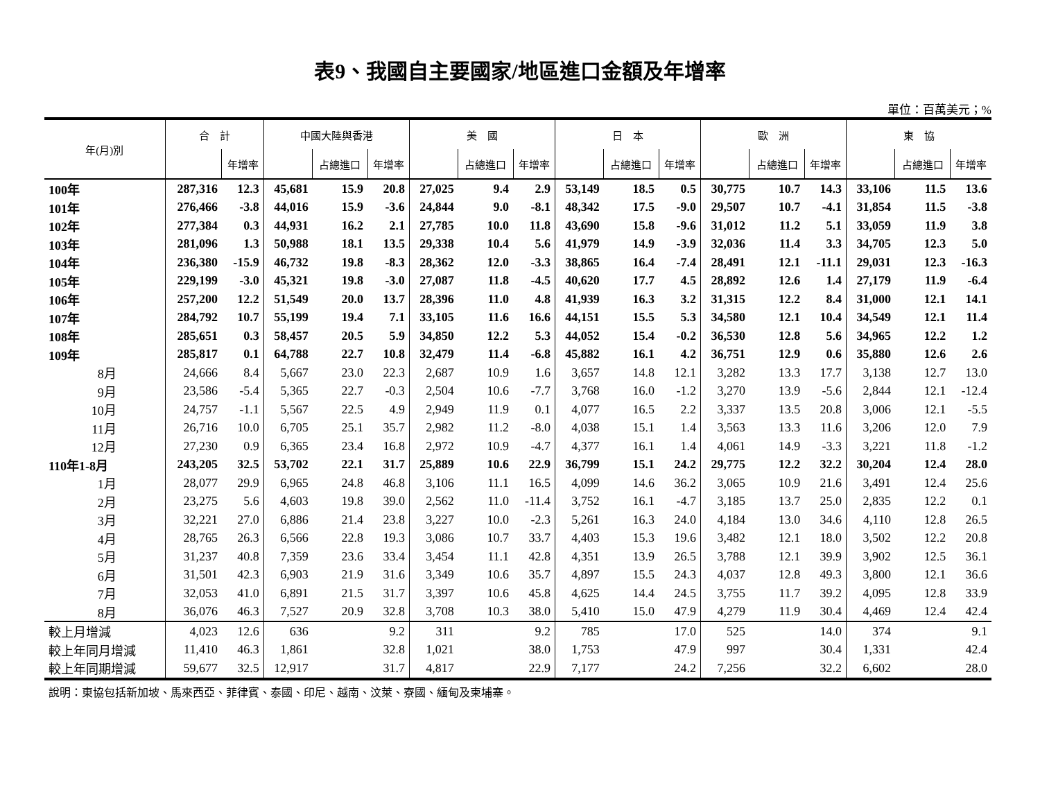表9、我國自主要國家/地區進口金額及年增率
單位：百萬美元；%
| 年(月)別 | 合 計 | | 中國大陸與香港 | | | 美 國 | | | 日 本 | | | 歐 洲 | | | 東 協 | | |
| --- | --- | --- | --- | --- | --- | --- | --- | --- | --- | --- | --- | --- | --- | --- | --- | --- | --- |
| | | 年增率 | | 占總進口 | 年增率 | | 占總進口 | 年增率 | | 占總進口 | 年增率 | | 占總進口 | 年增率 | | 占總進口 | 年增率 |
| 100年 | 287,316 | 12.3 | 45,681 | 15.9 | 20.8 | 27,025 | 9.4 | 2.9 | 53,149 | 18.5 | 0.5 | 30,775 | 10.7 | 14.3 | 33,106 | 11.5 | 13.6 |
| 101年 | 276,466 | -3.8 | 44,016 | 15.9 | -3.6 | 24,844 | 9.0 | -8.1 | 48,342 | 17.5 | -9.0 | 29,507 | 10.7 | -4.1 | 31,854 | 11.5 | -3.8 |
| 102年 | 277,384 | 0.3 | 44,931 | 16.2 | 2.1 | 27,785 | 10.0 | 11.8 | 43,690 | 15.8 | -9.6 | 31,012 | 11.2 | 5.1 | 33,059 | 11.9 | 3.8 |
| 103年 | 281,096 | 1.3 | 50,988 | 18.1 | 13.5 | 29,338 | 10.4 | 5.6 | 41,979 | 14.9 | -3.9 | 32,036 | 11.4 | 3.3 | 34,705 | 12.3 | 5.0 |
| 104年 | 236,380 | -15.9 | 46,732 | 19.8 | -8.3 | 28,362 | 12.0 | -3.3 | 38,865 | 16.4 | -7.4 | 28,491 | 12.1 | -11.1 | 29,031 | 12.3 | -16.3 |
| 105年 | 229,199 | -3.0 | 45,321 | 19.8 | -3.0 | 27,087 | 11.8 | -4.5 | 40,620 | 17.7 | 4.5 | 28,892 | 12.6 | 1.4 | 27,179 | 11.9 | -6.4 |
| 106年 | 257,200 | 12.2 | 51,549 | 20.0 | 13.7 | 28,396 | 11.0 | 4.8 | 41,939 | 16.3 | 3.2 | 31,315 | 12.2 | 8.4 | 31,000 | 12.1 | 14.1 |
| 107年 | 284,792 | 10.7 | 55,199 | 19.4 | 7.1 | 33,105 | 11.6 | 16.6 | 44,151 | 15.5 | 5.3 | 34,580 | 12.1 | 10.4 | 34,549 | 12.1 | 11.4 |
| 108年 | 285,651 | 0.3 | 58,457 | 20.5 | 5.9 | 34,850 | 12.2 | 5.3 | 44,052 | 15.4 | -0.2 | 36,530 | 12.8 | 5.6 | 34,965 | 12.2 | 1.2 |
| 109年 | 285,817 | 0.1 | 64,788 | 22.7 | 10.8 | 32,479 | 11.4 | -6.8 | 45,882 | 16.1 | 4.2 | 36,751 | 12.9 | 0.6 | 35,880 | 12.6 | 2.6 |
| 8月 | 24,666 | 8.4 | 5,667 | 23.0 | 22.3 | 2,687 | 10.9 | 1.6 | 3,657 | 14.8 | 12.1 | 3,282 | 13.3 | 17.7 | 3,138 | 12.7 | 13.0 |
| 9月 | 23,586 | -5.4 | 5,365 | 22.7 | -0.3 | 2,504 | 10.6 | -7.7 | 3,768 | 16.0 | -1.2 | 3,270 | 13.9 | -5.6 | 2,844 | 12.1 | -12.4 |
| 10月 | 24,757 | -1.1 | 5,567 | 22.5 | 4.9 | 2,949 | 11.9 | 0.1 | 4,077 | 16.5 | 2.2 | 3,337 | 13.5 | 20.8 | 3,006 | 12.1 | -5.5 |
| 11月 | 26,716 | 10.0 | 6,705 | 25.1 | 35.7 | 2,982 | 11.2 | -8.0 | 4,038 | 15.1 | 1.4 | 3,563 | 13.3 | 11.6 | 3,206 | 12.0 | 7.9 |
| 12月 | 27,230 | 0.9 | 6,365 | 23.4 | 16.8 | 2,972 | 10.9 | -4.7 | 4,377 | 16.1 | 1.4 | 4,061 | 14.9 | -3.3 | 3,221 | 11.8 | -1.2 |
| 110年1-8月 | 243,205 | 32.5 | 53,702 | 22.1 | 31.7 | 25,889 | 10.6 | 22.9 | 36,799 | 15.1 | 24.2 | 29,775 | 12.2 | 32.2 | 30,204 | 12.4 | 28.0 |
| 1月 | 28,077 | 29.9 | 6,965 | 24.8 | 46.8 | 3,106 | 11.1 | 16.5 | 4,099 | 14.6 | 36.2 | 3,065 | 10.9 | 21.6 | 3,491 | 12.4 | 25.6 |
| 2月 | 23,275 | 5.6 | 4,603 | 19.8 | 39.0 | 2,562 | 11.0 | -11.4 | 3,752 | 16.1 | -4.7 | 3,185 | 13.7 | 25.0 | 2,835 | 12.2 | 0.1 |
| 3月 | 32,221 | 27.0 | 6,886 | 21.4 | 23.8 | 3,227 | 10.0 | -2.3 | 5,261 | 16.3 | 24.0 | 4,184 | 13.0 | 34.6 | 4,110 | 12.8 | 26.5 |
| 4月 | 28,765 | 26.3 | 6,566 | 22.8 | 19.3 | 3,086 | 10.7 | 33.7 | 4,403 | 15.3 | 19.6 | 3,482 | 12.1 | 18.0 | 3,502 | 12.2 | 20.8 |
| 5月 | 31,237 | 40.8 | 7,359 | 23.6 | 33.4 | 3,454 | 11.1 | 42.8 | 4,351 | 13.9 | 26.5 | 3,788 | 12.1 | 39.9 | 3,902 | 12.5 | 36.1 |
| 6月 | 31,501 | 42.3 | 6,903 | 21.9 | 31.6 | 3,349 | 10.6 | 35.7 | 4,897 | 15.5 | 24.3 | 4,037 | 12.8 | 49.3 | 3,800 | 12.1 | 36.6 |
| 7月 | 32,053 | 41.0 | 6,891 | 21.5 | 31.7 | 3,397 | 10.6 | 45.8 | 4,625 | 14.4 | 24.5 | 3,755 | 11.7 | 39.2 | 4,095 | 12.8 | 33.9 |
| 8月 | 36,076 | 46.3 | 7,527 | 20.9 | 32.8 | 3,708 | 10.3 | 38.0 | 5,410 | 15.0 | 47.9 | 4,279 | 11.9 | 30.4 | 4,469 | 12.4 | 42.4 |
| 較上月增減 | 4,023 | 12.6 | 636 | | 9.2 | 311 | | 9.2 | 785 | | 17.0 | 525 | | 14.0 | 374 | | 9.1 |
| 較上年同月增減 | 11,410 | 46.3 | 1,861 | | 32.8 | 1,021 | | 38.0 | 1,753 | | 47.9 | 997 | | 30.4 | 1,331 | | 42.4 |
| 較上年同期增減 | 59,677 | 32.5 | 12,917 | | 31.7 | 4,817 | | 22.9 | 7,177 | | 24.2 | 7,256 | | 32.2 | 6,602 | | 28.0 |
說明：東協包括新加坡、馬來西亞、菲律賓、泰國、印尼、越南、汶萊、寮國、緬甸及柬埔寨。